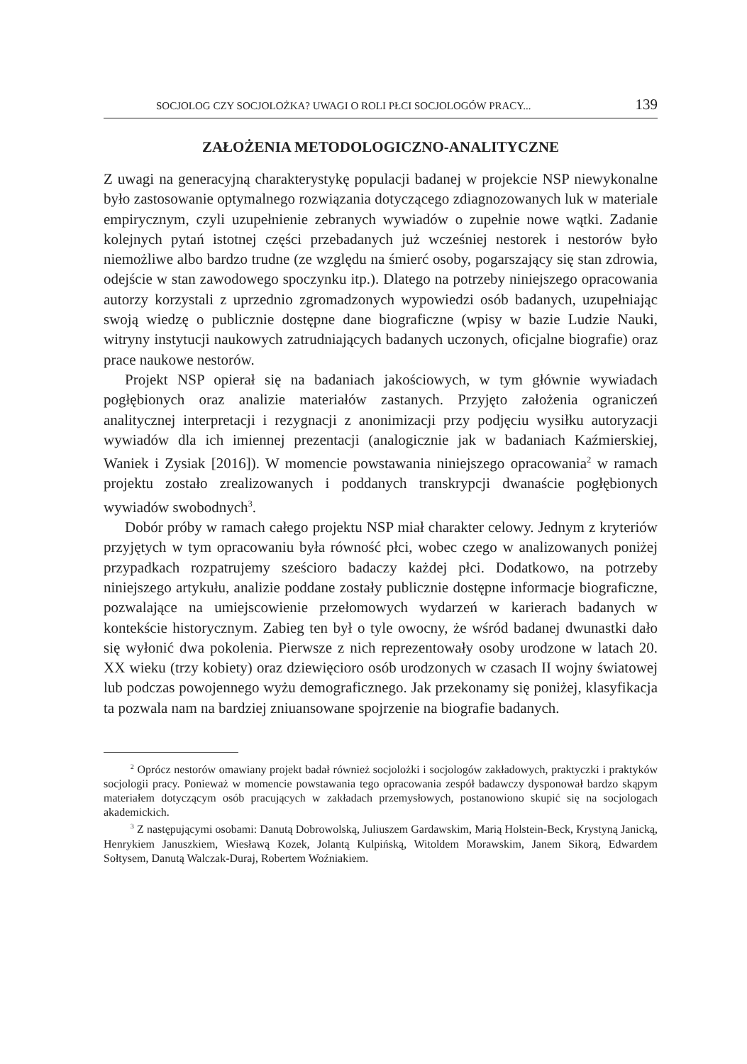SOCJOLOG CZY SOCJOLOŻKA? UWAGI O ROLI PŁCI SOCJOLOGÓW PRACY... 139
ZAŁOŻENIA METODOLOGICZNO-ANALITYCZNE
Z uwagi na generacyjną charakterystykę populacji badanej w projekcie NSP niewykonalne było zastosowanie optymalnego rozwiązania dotyczącego zdiagnozowanych luk w materiale empirycznym, czyli uzupełnienie zebranych wywiadów o zupełnie nowe wątki. Zadanie kolejnych pytań istotnej części przebadanych już wcześniej nestorek i nestorów było niemożliwe albo bardzo trudne (ze względu na śmierć osoby, pogarszający się stan zdrowia, odejście w stan zawodowego spoczynku itp.). Dlatego na potrzeby niniejszego opracowania autorzy korzystali z uprzednio zgromadzonych wypowiedzi osób badanych, uzupełniając swoją wiedzę o publicznie dostępne dane biograficzne (wpisy w bazie Ludzie Nauki, witryny instytucji naukowych zatrudniających badanych uczonych, oficjalne biografie) oraz prace naukowe nestorów.
Projekt NSP opierał się na badaniach jakościowych, w tym głównie wywiadach pogłębionych oraz analizie materiałów zastanych. Przyjęto założenia ograniczeń analitycznej interpretacji i rezygnacji z anonimizacji przy podjęciu wysiłku autoryzacji wywiadów dla ich imiennej prezentacji (analogicznie jak w badaniach Kaźmierskiej, Waniek i Zysiak [2016]). W momencie powstawania niniejszego opracowania<sup>2</sup> w ramach projektu zostało zrealizowanych i poddanych transkrypcji dwanaście pogłębionych wywiadów swobodnych<sup>3</sup>.
Dobór próby w ramach całego projektu NSP miał charakter celowy. Jednym z kryteriów przyjętych w tym opracowaniu była równość płci, wobec czego w analizowanych poniżej przypadkach rozpatrujemy sześcioro badaczy każdej płci. Dodatkowo, na potrzeby niniejszego artykułu, analizie poddane zostały publicznie dostępne informacje biograficzne, pozwalające na umiejscowienie przełomowych wydarzeń w karierach badanych w kontekście historycznym. Zabieg ten był o tyle owocny, że wśród badanej dwunastki dało się wyłonić dwa pokolenia. Pierwsze z nich reprezentowały osoby urodzone w latach 20. XX wieku (trzy kobiety) oraz dziewięcioro osób urodzonych w czasach II wojny światowej lub podczas powojennego wyżu demograficznego. Jak przekonamy się poniżej, klasyfikacja ta pozwala nam na bardziej zniuansowane spojrzenie na biografie badanych.
<sup>2</sup> Oprócz nestorów omawiany projekt badał również socjolożki i socjologów zakładowych, praktyczki i praktyków socjologii pracy. Ponieważ w momencie powstawania tego opracowania zespół badawczy dysponował bardzo skąpym materiałem dotyczącym osób pracujących w zakładach przemysłowych, postanowiono skupić się na socjologach akademickich.
<sup>3</sup> Z następującymi osobami: Danutą Dobrowolską, Juliuszem Gardawskim, Marią Holstein-Beck, Krystyną Janicką, Henrykiem Januszkiem, Wiesławą Kozek, Jolantą Kulpińską, Witoldem Morawskim, Janem Sikorą, Edwardem Sołtysem, Danutą Walczak-Duraj, Robertem Woźniakiem.